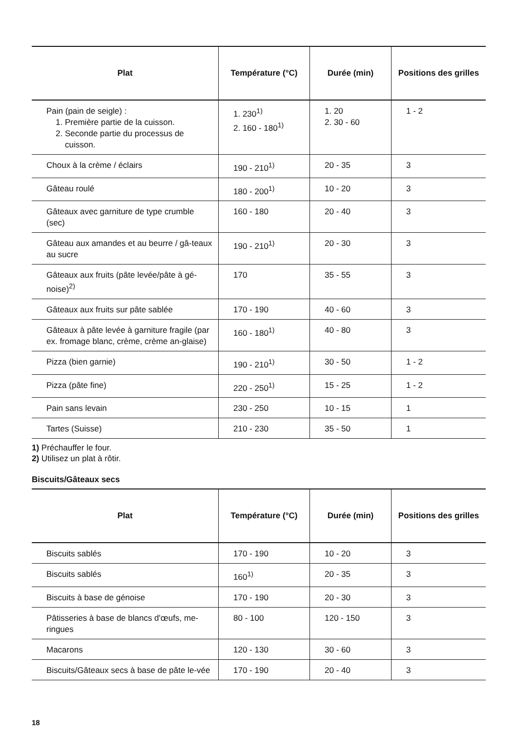| Plat | Température (°C) | Durée (min) | Positions des grilles |
| --- | --- | --- | --- |
| Pain (pain de seigle) : 1. Première partie de la cuisson. 2. Seconde partie du processus de cuisson. | 1. 230<sup>1)</sup> 2. 160 - 180<sup>1)</sup> | 1. 20 2. 30 - 60 | 1 - 2 |
| Choux à la crème / éclairs | 190 - 210<sup>1)</sup> | 20 - 35 | 3 |
| Gâteau roulé | 180 - 200<sup>1)</sup> | 10 - 20 | 3 |
| Gâteaux avec garniture de type crumble (sec) | 160 - 180 | 20 - 40 | 3 |
| Gâteau aux amandes et au beurre / gâ-teaux au sucre | 190 - 210<sup>1)</sup> | 20 - 30 | 3 |
| Gâteaux aux fruits (pâte levée/pâte à gé-noise)<sup>2)</sup> | 170 | 35 - 55 | 3 |
| Gâteaux aux fruits sur pâte sablée | 170 - 190 | 40 - 60 | 3 |
| Gâteaux à pâte levée à garniture fragile (par ex. fromage blanc, crème, crème an-glaise) | 160 - 180<sup>1)</sup> | 40 - 80 | 3 |
| Pizza (bien garnie) | 190 - 210<sup>1)</sup> | 30 - 50 | 1 - 2 |
| Pizza (pâte fine) | 220 - 250<sup>1)</sup> | 15 - 25 | 1 - 2 |
| Pain sans levain | 230 - 250 | 10 - 15 | 1 |
| Tartes (Suisse) | 210 - 230 | 35 - 50 | 1 |
1) Préchauffer le four.
2) Utilisez un plat à rôtir.
Biscuits/Gâteaux secs
| Plat | Température (°C) | Durée (min) | Positions des grilles |
| --- | --- | --- | --- |
| Biscuits sablés | 170 - 190 | 10 - 20 | 3 |
| Biscuits sablés | 160<sup>1)</sup> | 20 - 35 | 3 |
| Biscuits à base de génoise | 170 - 190 | 20 - 30 | 3 |
| Pâtisseries à base de blancs d'œufs, me-ringues | 80 - 100 | 120 - 150 | 3 |
| Macarons | 120 - 130 | 30 - 60 | 3 |
| Biscuits/Gâteaux secs à base de pâte le-vée | 170 - 190 | 20 - 40 | 3 |
18